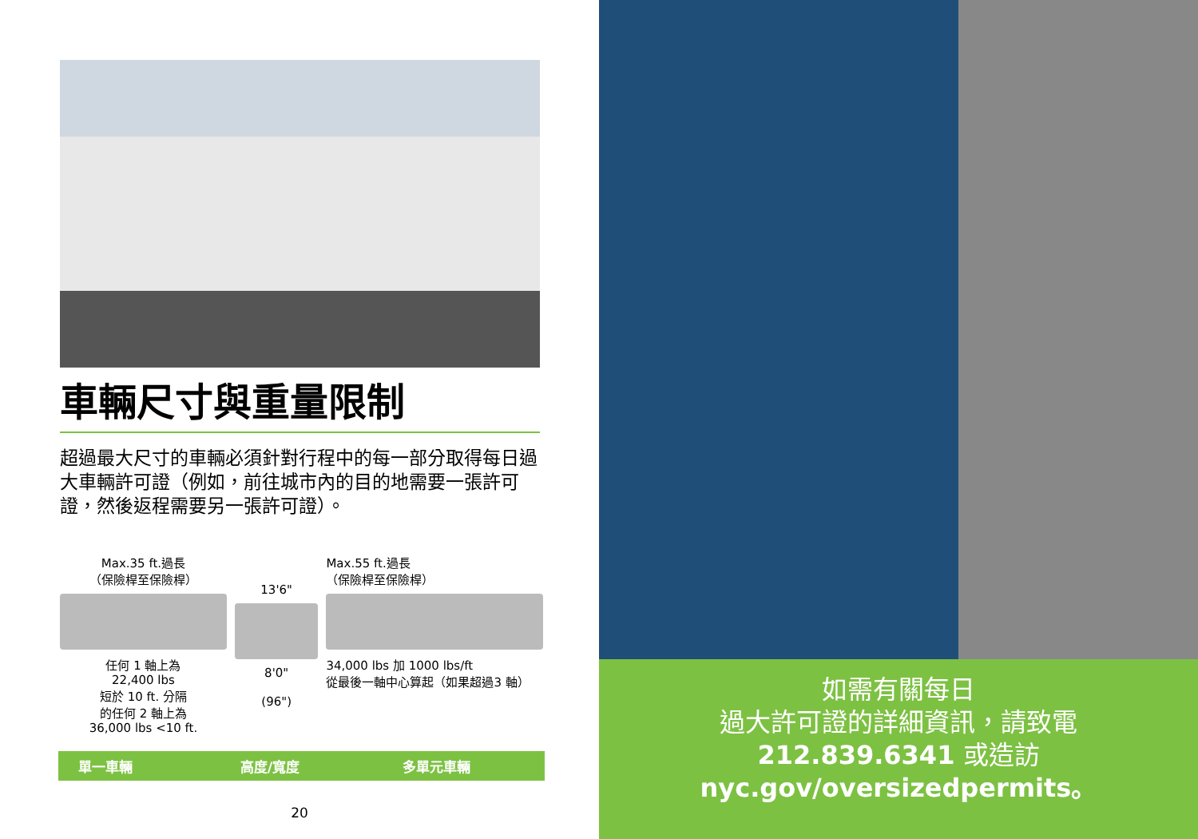車輛尺寸與重量限制
超過最大尺寸的車輛必須針對行程中的每一部分取得每日過大車輛許可證（例如，前往城市內的目的地需要一張許可證，然後返程需要另一張許可證）。
Max.35 ft.過長
（保險桿至保險桿）
任何 1 軸上為
22,400 lbs
短於 10 ft. 分隔
的任何 2 軸上為
36,000 lbs <10 ft.
13'6"
8'0"
(96")
Max.55 ft.過長
（保險桿至保險桿）
34,000 lbs 加 1000 lbs/ft
從最後一軸中心算起（如果超過3 軸）
單一車輛 高度/寬度 多單元車輛
20
如需有關每日
過大許可證的詳細資訊，請致電
212.839.6341 或造訪
nyc.gov/oversizedpermits。